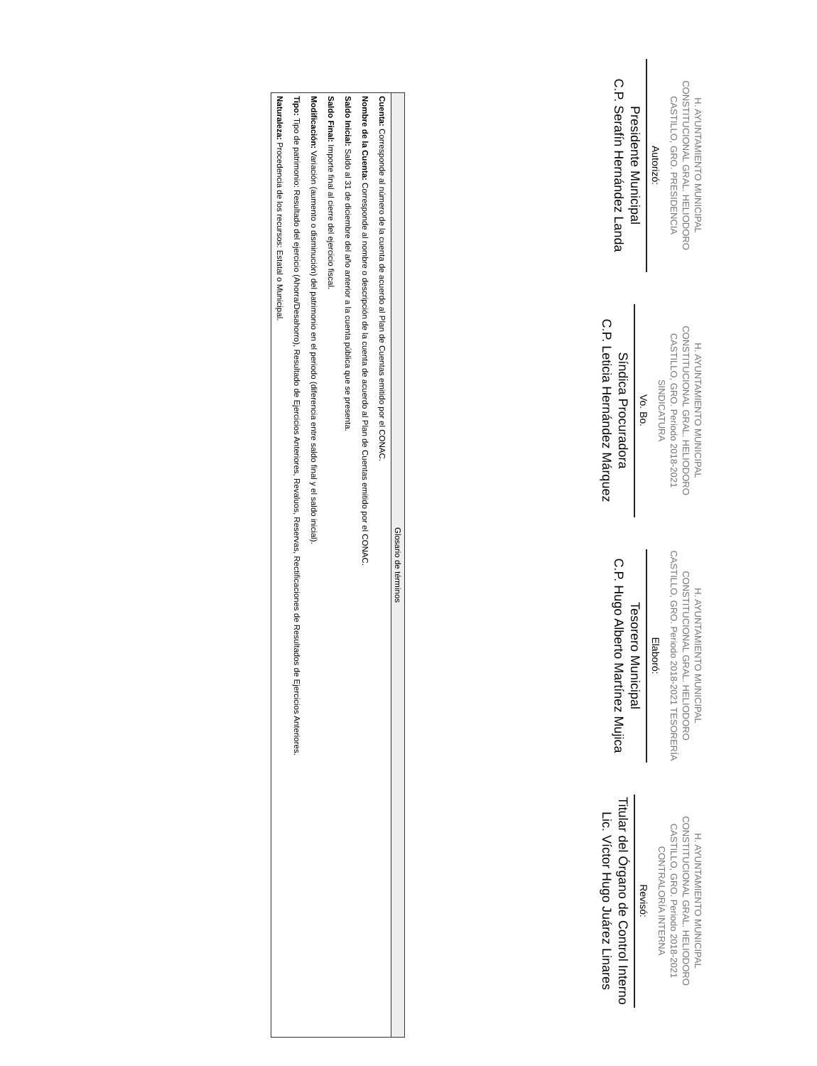H. AYUNTAMIENTO MUNICIPAL CONSTITUCIONAL GRAL. HELIODORO CASTILLO, GRO. PRESIDENCIA
Autorizó:
Presidente Municipal
C.P. Serafín Hernández Landa
H. AYUNTAMIENTO MUNICIPAL CONSTITUCIONAL GRAL. HELIODORO CASTILLO, GRO. Periodo 2018-2021 SINDICATURA
Vo. Bo.
Síndica Procuradora
C.P. Leticia Hernández Márquez
H. AYUNTAMIENTO MUNICIPAL CONSTITUCIONAL GRAL. HELIODORO CASTILLO, GRO. Periodo 2018-2021 TESORERÍA
Elaboró:
Tesorero Municipal
C.P. Hugo Alberto Martínez Mujica
H. AYUNTAMIENTO MUNICIPAL CONSTITUCIONAL GRAL. HELIODORO CASTILLO, GRO. Periodo 2018-2021 CONTRALORÍA INTERNA
Revisó:
Titular del Órgano de Control Interno
Lic. Víctor Hugo Juárez Linares
| Glosario de términos |
| --- |
| Cuenta: Corresponde al número de la cuenta de acuerdo al Plan de Cuentas emitido por el CONAC. |
| Nombre de la Cuenta: Corresponde al nombre o descripción de la cuenta de acuerdo al Plan de Cuentas emitido por el CONAC. |
| Saldo Inicial: Saldo al 31 de diciembre del año anterior a la cuenta pública que se presenta. |
| Saldo Final: Importe final al cierre del ejercicio fiscal. |
| Modificación: Variación (aumento o disminución) del patrimonio en el periodo (diferencia entre saldo final y el saldo inicial). |
| Tipo: Tipo de patrimonio: Resultado del ejercicio (Ahorra/Desahorro), Resultado de Ejercicios Anteriores, Revaluos, Reservas, Rectificaciones de Resultados de Ejercicios Anteriores. |
| Naturaleza: Procedencia de los recursos: Estatal o Municipal. |